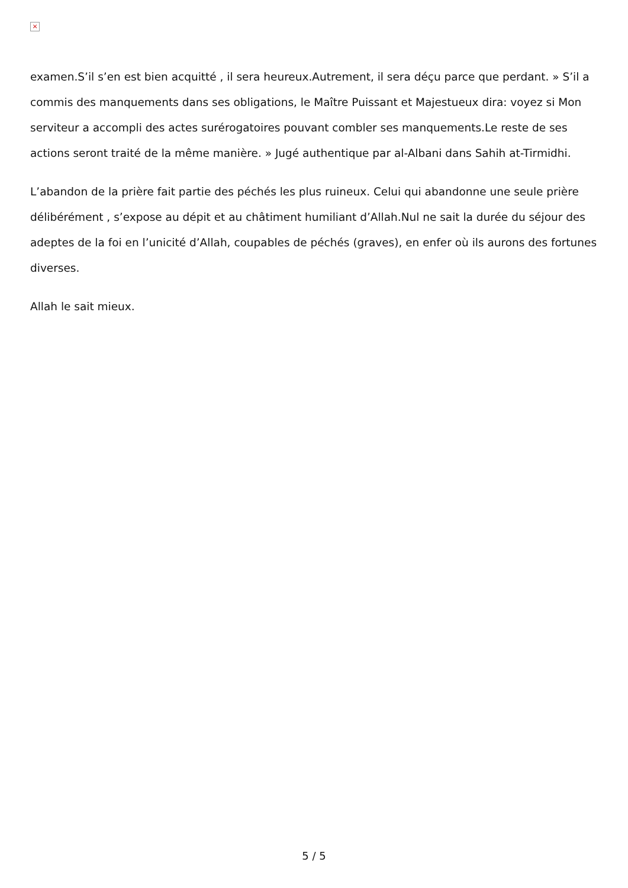×
examen.S’il s’en est bien acquitté , il sera heureux.Autrement, il sera déçu parce que perdant. » S’il a commis des manquements dans ses obligations, le Maître Puissant et Majestueux dira: voyez si Mon serviteur a accompli des actes surérogatoires pouvant combler ses manquements.Le reste de ses actions seront traité de la même manière. » Jugé authentique par al-Albani dans Sahih at-Tirmidhi.
L’abandon de la prière fait partie des péchés les plus ruineux. Celui qui abandonne une seule prière délibérément , s’expose au dépit et au châtiment humiliant d’Allah.Nul ne sait la durée du séjour des adeptes de la foi en l’unicité d’Allah, coupables de péchés (graves), en enfer où ils aurons des fortunes diverses.
Allah le sait mieux.
5 / 5